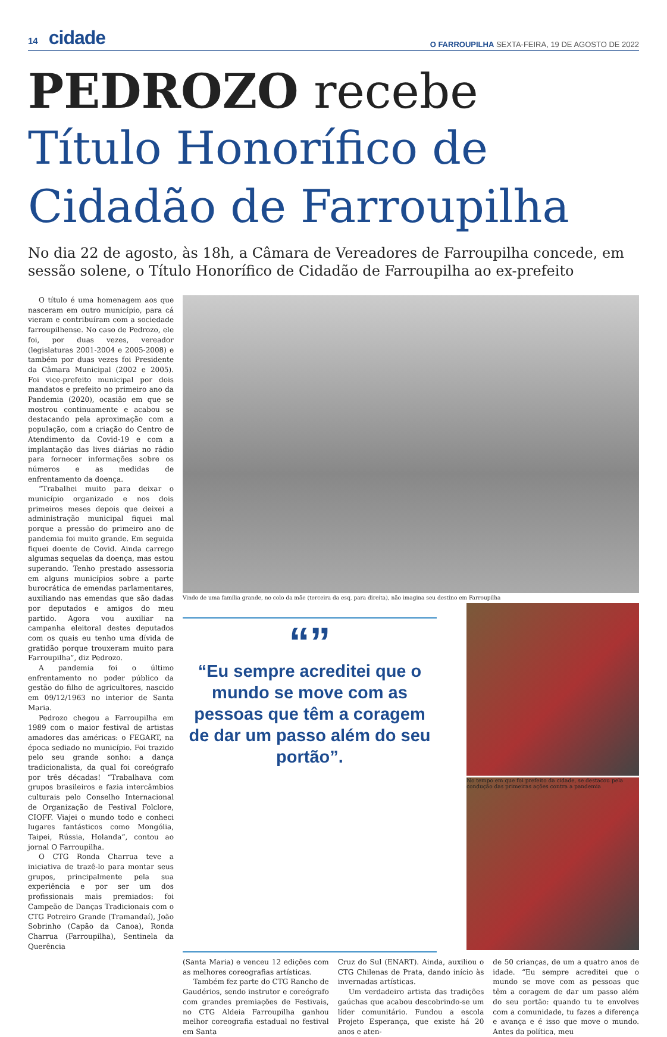14 cidade
O FARROUPILHA SEXTA-FEIRA, 19 DE AGOSTO DE 2022
PEDROZO recebe
Título Honorífico de Cidadão de Farroupilha
No dia 22 de agosto, às 18h, a Câmara de Vereadores de Farroupilha concede, em sessão solene, o Título Honorífico de Cidadão de Farroupilha ao ex-prefeito
O título é uma homenagem aos que nasceram em outro município, para cá vieram e contribuíram com a sociedade farroupilhense. No caso de Pedrozo, ele foi, por duas vezes, vereador (legislaturas 2001-2004 e 2005-2008) e também por duas vezes foi Presidente da Câmara Municipal (2002 e 2005). Foi vice-prefeito municipal por dois mandatos e prefeito no primeiro ano da Pandemia (2020), ocasião em que se mostrou continuamente e acabou se destacando pela aproximação com a população, com a criação do Centro de Atendimento da Covid-19 e com a implantação das lives diárias no rádio para fornecer informações sobre os números e as medidas de enfrentamento da doença.
“Trabalhei muito para deixar o município organizado e nos dois primeiros meses depois que deixei a administração municipal fiquei mal porque a pressão do primeiro ano de pandemia foi muito grande. Em seguida fiquei doente de Covid. Ainda carrego algumas sequelas da doença, mas estou superando. Tenho prestado assessoria em alguns municípios sobre a parte burocrática de emendas parlamentares, auxiliando nas emendas que são dadas por deputados e amigos do meu partido. Agora vou auxiliar na campanha eleitoral destes deputados com os quais eu tenho uma dívida de gratidão porque trouxeram muito para Farroupilha”, diz Pedrozo.
A pandemia foi o último enfrentamento no poder público da gestão do filho de agricultores, nascido em 09/12/1963 no interior de Santa Maria.
Pedrozo chegou a Farroupilha em 1989 com o maior festival de artistas amadores das américas: o FEGART, na época sediado no município. Foi trazido pelo seu grande sonho: a dança tradicionalista, da qual foi coreógrafo por três décadas! “Trabalhava com grupos brasileiros e fazia intercâmbios culturais pelo Conselho Internacional de Organização de Festival Folclore, CIOFF. Viajei o mundo todo e conheci lugares fantásticos como Mongólia, Taipei, Rússia, Holanda”, contou ao jornal O Farroupilha.
O CTG Ronda Charrua teve a iniciativa de trazê-lo para montar seus grupos, principalmente pela sua experiência e por ser um dos profissionais mais premiados: foi Campeão de Danças Tradicionais com o CTG Potreiro Grande (Tramandaí), João Sobrinho (Capão da Canoa), Ronda Charrua (Farroupilha), Sentinela da Querência
Vindo de uma família grande, no colo da mãe (terceira da esq. para direita), não imagina seu destino em Farroupilha
“”
“Eu sempre acreditei que o mundo se move com as pessoas que têm a coragem de dar um passo além do seu portão”.
No tempo em que foi prefeito da cidade, se destacou pela condução das primeiras ações contra a pandemia
(Santa Maria) e venceu 12 edições com as melhores coreografias artísticas.
Também fez parte do CTG Rancho de Gaudérios, sendo instrutor e coreógrafo com grandes premiações de Festivais, no CTG Aldeia Farroupilha ganhou melhor coreografia estadual no festival em Santa
Cruz do Sul (ENART). Ainda, auxiliou o CTG Chilenas de Prata, dando início às invernadas artísticas.
Um verdadeiro artista das tradições gaúchas que acabou descobrindo-se um líder comunitário. Fundou a escola Projeto Esperança, que existe há 20 anos e aten-
de 50 crianças, de um a quatro anos de idade. “Eu sempre acreditei que o mundo se move com as pessoas que têm a coragem de dar um passo além do seu portão: quando tu te envolves com a comunidade, tu fazes a diferença e avança e é isso que move o mundo. Antes da política, meu